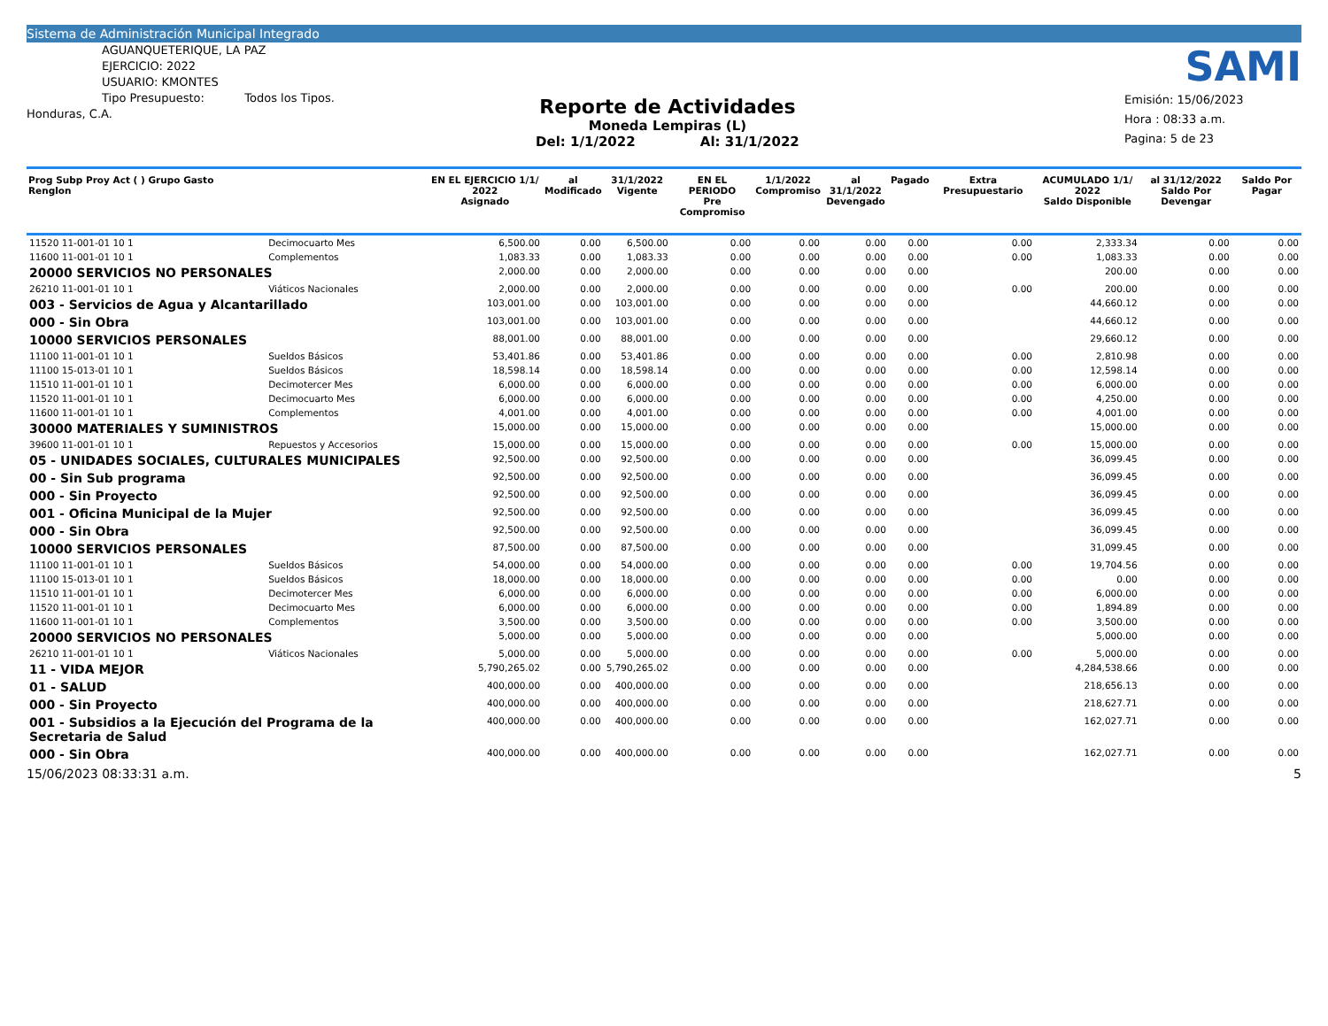Sistema de Administración Municipal Integrado
AGUANQUETERIQUE, LA PAZ
EJERCICIO: 2022
USUARIO: KMONTES
Tipo Presupuesto: Todos los Tipos.
Honduras, C.A.
Reporte de Actividades
Moneda Lempiras (L)
Del: 1/1/2022 Al: 31/1/2022
SAMI
Emisión: 15/06/2023
Hora : 08:33 a.m.
Pagina: 5 de 23
| Prog Subp Proy Act ( ) Grupo Gasto Renglon | | EN EL EJERCICIO 1/1/ 2022 Asignado | al Modificado | 31/1/2022 Vigente | EN EL PERIODO Pre Compromiso | 1/1/2022 Compromiso | al 31/1/2022 Devengado | Pagado | Extra Presupuestario | ACUMULADO 1/1/ 2022 Saldo Disponible | al 31/12/2022 Saldo Por Devengar | Saldo Por Pagar |
| --- | --- | --- | --- | --- | --- | --- | --- | --- | --- | --- | --- | --- |
| 11520 11-001-01 10 1 | Decimocuarto Mes | 6,500.00 | 0.00 | 6,500.00 | 0.00 | 0.00 | 0.00 | 0.00 | 0.00 | 2,333.34 | 0.00 | 0.00 |
| 11600 11-001-01 10 1 | Complementos | 1,083.33 | 0.00 | 1,083.33 | 0.00 | 0.00 | 0.00 | 0.00 | 0.00 | 1,083.33 | 0.00 | 0.00 |
| 20000 SERVICIOS NO PERSONALES | | 2,000.00 | 0.00 | 2,000.00 | 0.00 | 0.00 | 0.00 | 0.00 | | 200.00 | 0.00 | 0.00 |
| 26210 11-001-01 10 1 | Viáticos Nacionales | 2,000.00 | 0.00 | 2,000.00 | 0.00 | 0.00 | 0.00 | 0.00 | 0.00 | 200.00 | 0.00 | 0.00 |
| 003 - Servicios de Agua y Alcantarillado | | 103,001.00 | 0.00 | 103,001.00 | 0.00 | 0.00 | 0.00 | 0.00 | | 44,660.12 | 0.00 | 0.00 |
| 000 - Sin Obra | | 103,001.00 | 0.00 | 103,001.00 | 0.00 | 0.00 | 0.00 | 0.00 | | 44,660.12 | 0.00 | 0.00 |
| 10000 SERVICIOS PERSONALES | | 88,001.00 | 0.00 | 88,001.00 | 0.00 | 0.00 | 0.00 | 0.00 | | 29,660.12 | 0.00 | 0.00 |
| 11100 11-001-01 10 1 | Sueldos Básicos | 53,401.86 | 0.00 | 53,401.86 | 0.00 | 0.00 | 0.00 | 0.00 | 0.00 | 2,810.98 | 0.00 | 0.00 |
| 11100 15-013-01 10 1 | Sueldos Básicos | 18,598.14 | 0.00 | 18,598.14 | 0.00 | 0.00 | 0.00 | 0.00 | 0.00 | 12,598.14 | 0.00 | 0.00 |
| 11510 11-001-01 10 1 | Decimotercer Mes | 6,000.00 | 0.00 | 6,000.00 | 0.00 | 0.00 | 0.00 | 0.00 | 0.00 | 6,000.00 | 0.00 | 0.00 |
| 11520 11-001-01 10 1 | Decimocuarto Mes | 6,000.00 | 0.00 | 6,000.00 | 0.00 | 0.00 | 0.00 | 0.00 | 0.00 | 4,250.00 | 0.00 | 0.00 |
| 11600 11-001-01 10 1 | Complementos | 4,001.00 | 0.00 | 4,001.00 | 0.00 | 0.00 | 0.00 | 0.00 | 0.00 | 4,001.00 | 0.00 | 0.00 |
| 30000 MATERIALES Y SUMINISTROS | | 15,000.00 | 0.00 | 15,000.00 | 0.00 | 0.00 | 0.00 | 0.00 | | 15,000.00 | 0.00 | 0.00 |
| 39600 11-001-01 10 1 | Repuestos y Accesorios | 15,000.00 | 0.00 | 15,000.00 | 0.00 | 0.00 | 0.00 | 0.00 | 0.00 | 15,000.00 | 0.00 | 0.00 |
| 05 - UNIDADES SOCIALES, CULTURALES MUNICIPALES | | 92,500.00 | 0.00 | 92,500.00 | 0.00 | 0.00 | 0.00 | 0.00 | | 36,099.45 | 0.00 | 0.00 |
| 00 - Sin Sub programa | | 92,500.00 | 0.00 | 92,500.00 | 0.00 | 0.00 | 0.00 | 0.00 | | 36,099.45 | 0.00 | 0.00 |
| 000 - Sin Proyecto | | 92,500.00 | 0.00 | 92,500.00 | 0.00 | 0.00 | 0.00 | 0.00 | | 36,099.45 | 0.00 | 0.00 |
| 001 - Oficina Municipal de la Mujer | | 92,500.00 | 0.00 | 92,500.00 | 0.00 | 0.00 | 0.00 | 0.00 | | 36,099.45 | 0.00 | 0.00 |
| 000 - Sin Obra | | 92,500.00 | 0.00 | 92,500.00 | 0.00 | 0.00 | 0.00 | 0.00 | | 36,099.45 | 0.00 | 0.00 |
| 10000 SERVICIOS PERSONALES | | 87,500.00 | 0.00 | 87,500.00 | 0.00 | 0.00 | 0.00 | 0.00 | | 31,099.45 | 0.00 | 0.00 |
| 11100 11-001-01 10 1 | Sueldos Básicos | 54,000.00 | 0.00 | 54,000.00 | 0.00 | 0.00 | 0.00 | 0.00 | 0.00 | 19,704.56 | 0.00 | 0.00 |
| 11100 15-013-01 10 1 | Sueldos Básicos | 18,000.00 | 0.00 | 18,000.00 | 0.00 | 0.00 | 0.00 | 0.00 | 0.00 | 0.00 | 0.00 | 0.00 |
| 11510 11-001-01 10 1 | Decimotercer Mes | 6,000.00 | 0.00 | 6,000.00 | 0.00 | 0.00 | 0.00 | 0.00 | 0.00 | 6,000.00 | 0.00 | 0.00 |
| 11520 11-001-01 10 1 | Decimocuarto Mes | 6,000.00 | 0.00 | 6,000.00 | 0.00 | 0.00 | 0.00 | 0.00 | 0.00 | 1,894.89 | 0.00 | 0.00 |
| 11600 11-001-01 10 1 | Complementos | 3,500.00 | 0.00 | 3,500.00 | 0.00 | 0.00 | 0.00 | 0.00 | 0.00 | 3,500.00 | 0.00 | 0.00 |
| 20000 SERVICIOS NO PERSONALES | | 5,000.00 | 0.00 | 5,000.00 | 0.00 | 0.00 | 0.00 | 0.00 | | 5,000.00 | 0.00 | 0.00 |
| 26210 11-001-01 10 1 | Viáticos Nacionales | 5,000.00 | 0.00 | 5,000.00 | 0.00 | 0.00 | 0.00 | 0.00 | 0.00 | 5,000.00 | 0.00 | 0.00 |
| 11 - VIDA MEJOR | | 5,790,265.02 | 0.00 | 5,790,265.02 | 0.00 | 0.00 | 0.00 | 0.00 | | 4,284,538.66 | 0.00 | 0.00 |
| 01 - SALUD | | 400,000.00 | 0.00 | 400,000.00 | 0.00 | 0.00 | 0.00 | 0.00 | | 218,656.13 | 0.00 | 0.00 |
| 000 - Sin Proyecto | | 400,000.00 | 0.00 | 400,000.00 | 0.00 | 0.00 | 0.00 | 0.00 | | 218,627.71 | 0.00 | 0.00 |
| 001 - Subsidios a la Ejecución del Programa de la Secretaria de Salud | | 400,000.00 | 0.00 | 400,000.00 | 0.00 | 0.00 | 0.00 | 0.00 | | 162,027.71 | 0.00 | 0.00 |
| 000 - Sin Obra | | 400,000.00 | 0.00 | 400,000.00 | 0.00 | 0.00 | 0.00 | 0.00 | | 162,027.71 | 0.00 | 0.00 |
15/06/2023 08:33:31 a.m. 5